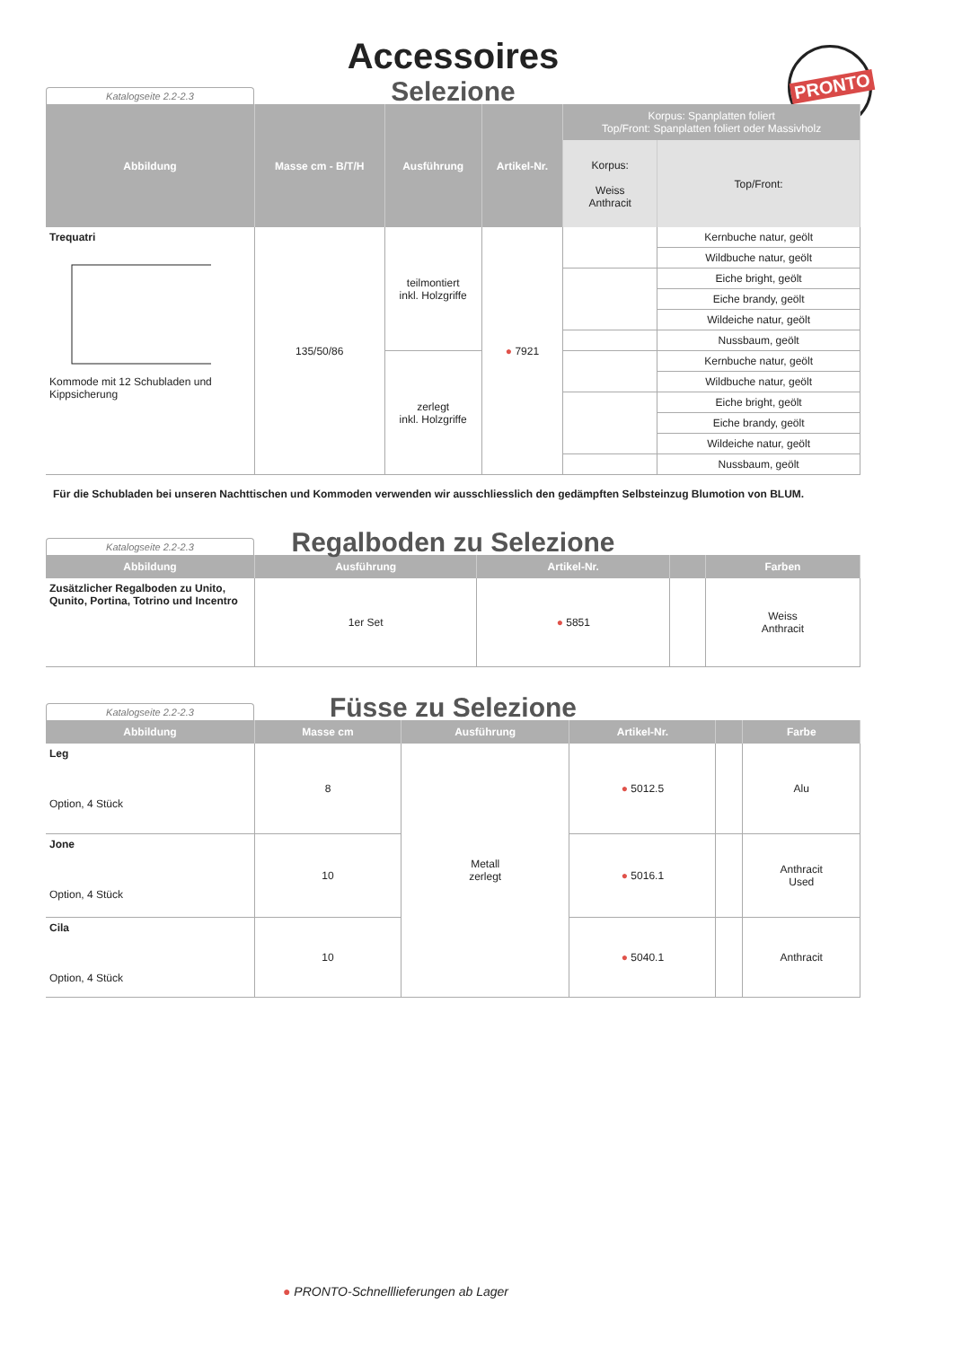PRONTO
Accessoires
Selezione
Katalogseite 2.2-2.3
| Abbildung | Masse cm - B/T/H | Ausführung | Artikel-Nr. | Korpus: Spanplatten foliert Top/Front: Spanplatten foliert oder Massivholz | |
| --- | --- | --- | --- | --- | --- |
| | | | | Korpus: Weiss Anthracit | Top/Front: |
| Trequatri Kommode mit 12 Schubladen und Kippsicherung | 135/50/86 | teilmontiert inkl. Holzgriffe | ● 7921 | | Kernbuche natur, geölt |
| | | | | | Wildbuche natur, geölt |
| | | | | | Eiche bright, geölt |
| | | | | | Eiche brandy, geölt |
| | | | | | Wildeiche natur, geölt |
| | | | | | Nussbaum, geölt |
| | | zerlegt inkl. Holzgriffe | | | Kernbuche natur, geölt |
| | | | | | Wildbuche natur, geölt |
| | | | | | Eiche bright, geölt |
| | | | | | Eiche brandy, geölt |
| | | | | | Wildeiche natur, geölt |
| | | | | | Nussbaum, geölt |
Für die Schubladen bei unseren Nachttischen und Kommoden verwenden wir ausschliesslich den gedämpften Selbsteinzug Blumotion von BLUM.
Regalboden zu Selezione
Katalogseite 2.2-2.3
| Abbildung | Ausführung | Artikel-Nr. | | Farben |
| --- | --- | --- | --- | --- |
| Zusätzlicher Regalboden zu Unito, Qunito, Portina, Totrino und Incentro | 1er Set | ● 5851 | | Weiss Anthracit |
Füsse zu Selezione
Katalogseite 2.2-2.3
| Abbildung | Masse cm | Ausführung | Artikel-Nr. | | Farbe |
| --- | --- | --- | --- | --- | --- |
| Leg Option, 4 Stück | 8 | Metall zerlegt | ● 5012.5 | | Alu |
| Jone Option, 4 Stück | 10 | | ● 5016.1 | | Anthracit Used |
| Cila Option, 4 Stück | 10 | | ● 5040.1 | | Anthracit |
● PRONTO-Schnelllieferungen ab Lager